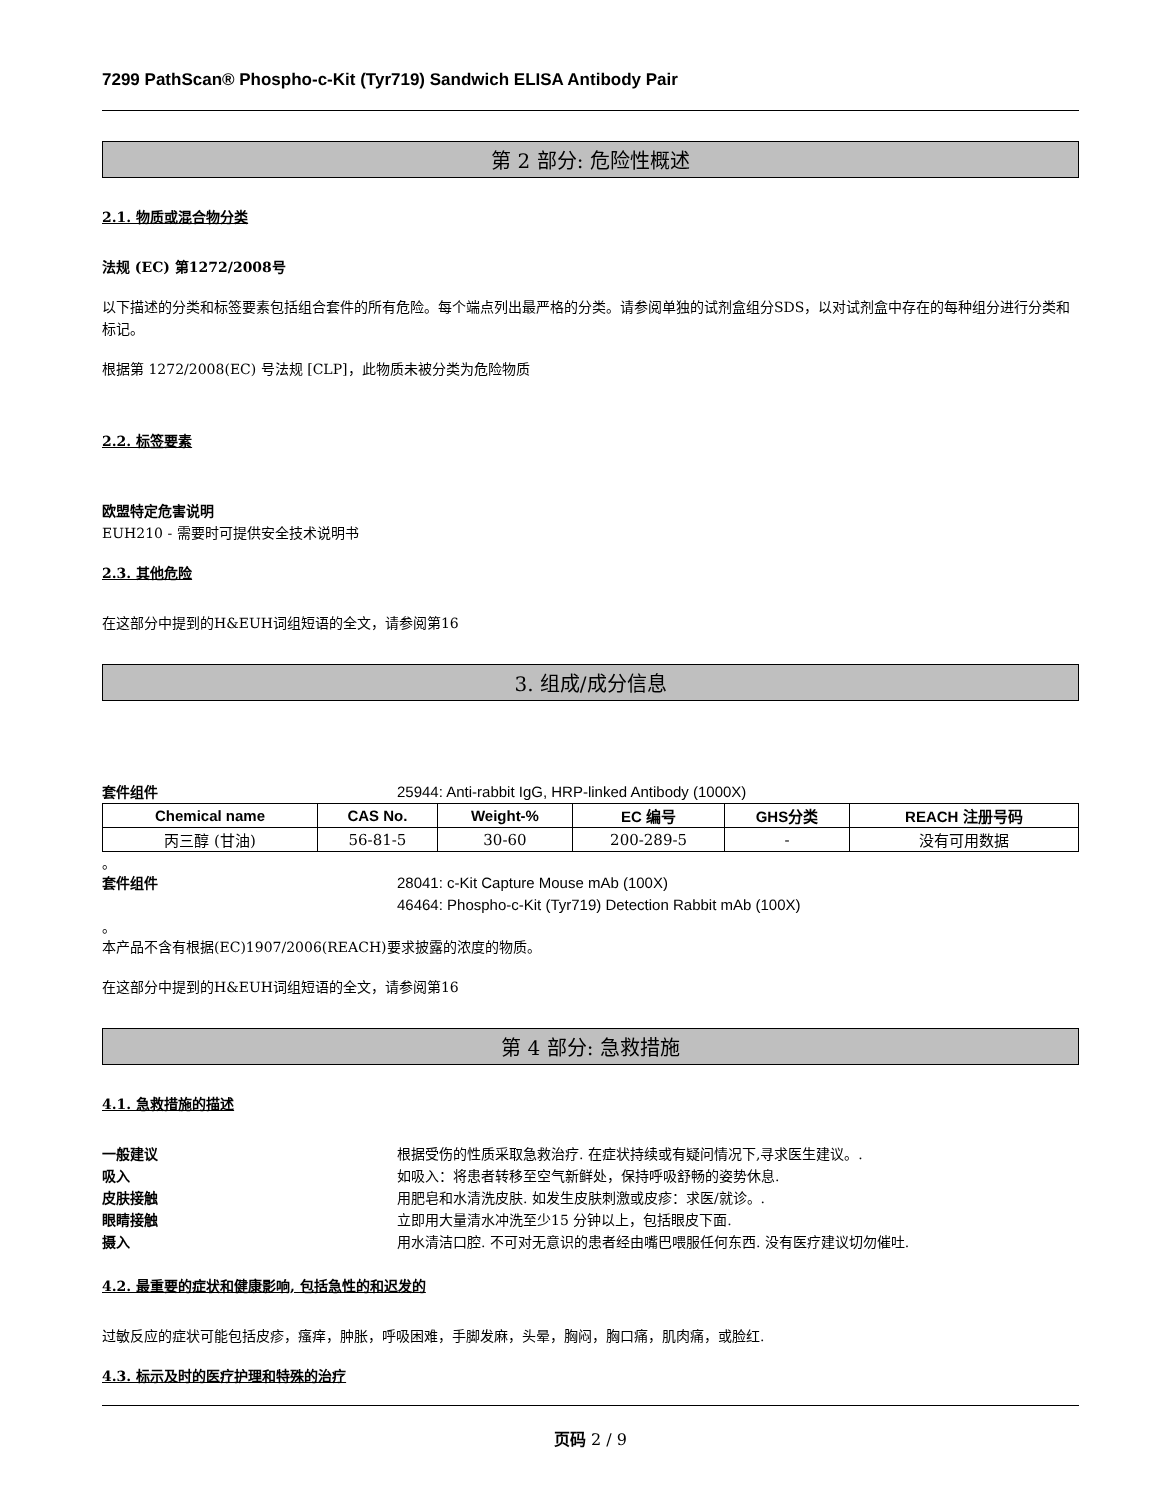7299 PathScan® Phospho-c-Kit (Tyr719) Sandwich ELISA Antibody Pair
第 2 部分: 危险性概述
2.1. 物质或混合物分类
法规 (EC) 第1272/2008号
以下描述的分类和标签要素包括组合套件的所有危险。每个端点列出最严格的分类。请参阅单独的试剂盒组分SDS，以对试剂盒中存在的每种组分进行分类和标记。
根据第 1272/2008(EC) 号法规 [CLP]，此物质未被分类为危险物质
2.2. 标签要素
欧盟特定危害说明
EUH210 - 需要时可提供安全技术说明书
2.3. 其他危险
在这部分中提到的H&EUH词组短语的全文，请参阅第16
3. 组成/成分信息
套件组件 25944: Anti-rabbit IgG, HRP-linked Antibody (1000X)
| Chemical name | CAS No. | Weight-% | EC 编号 | GHS分类 | REACH 注册号码 |
| --- | --- | --- | --- | --- | --- |
| 丙三醇 (甘油) | 56-81-5 | 30-60 | 200-289-5 | - | 没有可用数据 |
。
套件组件 28041: c-Kit Capture Mouse mAb (100X)
46464: Phospho-c-Kit (Tyr719) Detection Rabbit mAb (100X)
。
本产品不含有根据(EC)1907/2006(REACH)要求披露的浓度的物质。
在这部分中提到的H&EUH词组短语的全文，请参阅第16
第 4 部分: 急救措施
4.1. 急救措施的描述
一般建议 根据受伤的性质采取急救治疗. 在症状持续或有疑问情况下,寻求医生建议。.
吸入 如吸入：将患者转移至空气新鲜处，保持呼吸舒畅的姿势休息.
皮肤接触 用肥皂和水清洗皮肤. 如发生皮肤刺激或皮疹：求医/就诊。.
眼睛接触 立即用大量清水冲洗至少15 分钟以上，包括眼皮下面.
摄入 用水清洁口腔. 不可对无意识的患者经由嘴巴喂服任何东西. 没有医疗建议切勿催吐.
4.2. 最重要的症状和健康影响, 包括急性的和迟发的
过敏反应的症状可能包括皮疹，瘙痒，肿胀，呼吸困难，手脚发麻，头晕，胸闷，胸口痛，肌肉痛，或脸红.
4.3. 标示及时的医疗护理和特殊的治疗
页码 2 / 9